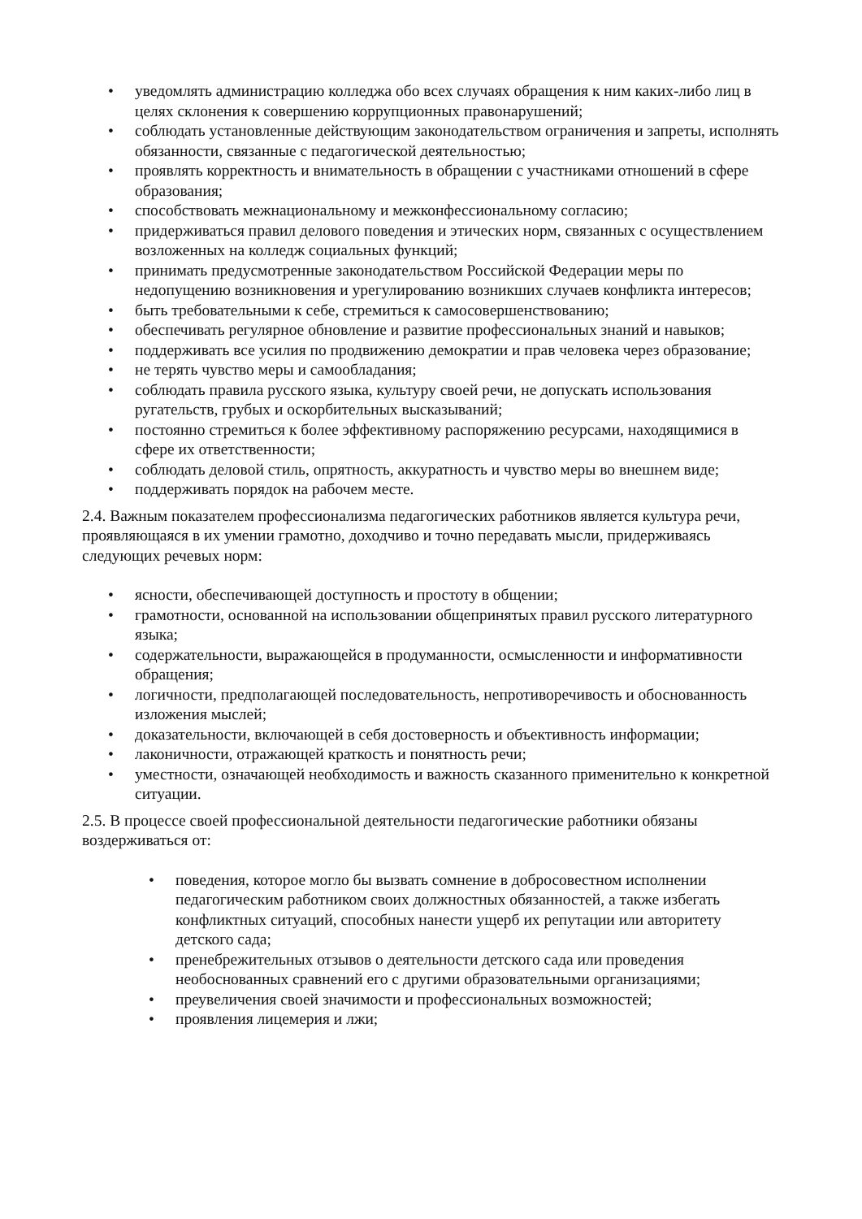• уведомлять администрацию колледжа обо всех случаях обращения к ним каких-либо лиц в целях склонения к совершению коррупционных правонарушений;
• соблюдать установленные действующим законодательством ограничения и запреты, исполнять обязанности, связанные с педагогической деятельностью;
• проявлять корректность и внимательность в обращении с участниками отношений в сфере образования;
• способствовать межнациональному и межконфессиональному согласию;
• придерживаться правил делового поведения и этических норм, связанных с осуществлением возложенных на колледж социальных функций;
• принимать предусмотренные законодательством Российской Федерации меры по недопущению возникновения и урегулированию возникших случаев конфликта интересов;
• быть требовательными к себе, стремиться к самосовершенствованию;
• обеспечивать регулярное обновление и развитие профессиональных знаний и навыков;
• поддерживать все усилия по продвижению демократии и прав человека через образование;
• не терять чувство меры и самообладания;
• соблюдать правила русского языка, культуру своей речи, не допускать использования ругательств, грубых и оскорбительных высказываний;
• постоянно стремиться к более эффективному распоряжению ресурсами, находящимися в сфере их ответственности;
• соблюдать деловой стиль, опрятность, аккуратность и чувство меры во внешнем виде;
• поддерживать порядок на рабочем месте.
2.4. Важным показателем профессионализма педагогических работников является культура речи, проявляющаяся в их умении грамотно, доходчиво и точно передавать мысли, придерживаясь следующих речевых норм:
• ясности, обеспечивающей доступность и простоту в общении;
• грамотности, основанной на использовании общепринятых правил русского литературного языка;
• содержательности, выражающейся в продуманности, осмысленности и информативности обращения;
• логичности, предполагающей последовательность, непротиворечивость и обоснованность изложения мыслей;
• доказательности, включающей в себя достоверность и объективность информации;
• лаконичности, отражающей краткость и понятность речи;
• уместности, означающей необходимость и важность сказанного применительно к конкретной ситуации.
2.5. В процессе своей профессиональной деятельности педагогические работники обязаны воздерживаться от:
• поведения, которое могло бы вызвать сомнение в добросовестном исполнении педагогическим работником своих должностных обязанностей, а также избегать конфликтных ситуаций, способных нанести ущерб их репутации или авторитету детского сада;
• пренебрежительных отзывов о деятельности детского сада или проведения необоснованных сравнений его с другими образовательными организациями;
• преувеличения своей значимости и профессиональных возможностей;
• проявления лицемерия и лжи;